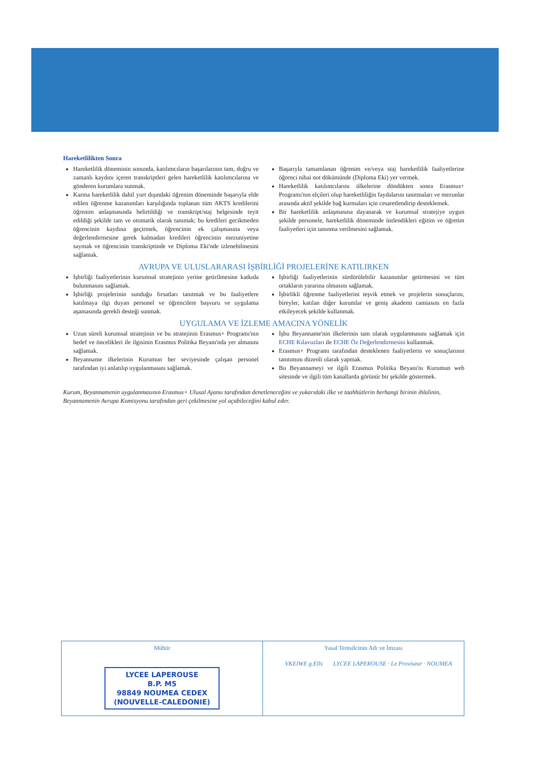Hareketlilikten Sonra
Hareketlilik döneminin sonunda, katılımcıların başarılarının tam, doğru ve zamanlı kaydını içeren transkriptleri gelen hareketlilik katılımcılarına ve gönderen kurumlara sunmak.
Karma hareketlilik dahil yurt dışındaki öğrenim döneminde başarıyla elde edilen öğrenme kazanımları karşılığında toplanan tüm AKTS kredilerini öğrenim anlaşmasında belirtildiği ve transkript/staj belgesinde teyit edildiği şekilde tam ve otomatik olarak tanımak; bu kredileri gecikmeden öğrencinin kaydına geçirmek, öğrencinin ek çalışmasına veya değerlendirmesine gerek kalmadan kredileri öğrencinin mezuniyetine saymak ve öğrencinin transkriptinde ve Diploma Eki'nde izlenebilmesini sağlamak.
Başarıyla tamamlanan öğrenim ve/veya staj hareketlilik faaliyetlerine öğrenci nihai not dökümünde (Diploma Eki) yer vermek.
Hareketlilik katılımcılarını ülkelerine döndükten sonra Erasmus+ Programı'nın elçileri olup hareketliliğin faydalarını tanıtmaları ve mezunlar arasında aktif şekilde bağ kurmaları için cesaretlendirip desteklemek.
Bir hareketlilik anlaşmasına dayanarak ve kurumsal stratejiye uygun şekilde personele, hareketlilik döneminde üstlendikleri eğitim ve öğretim faaliyetleri için tanınma verilmesini sağlamak.
AVRUPA VE ULUSLARARASI İŞBİRLİĞİ PROJELERİNE KATILIRKEN
İşbirliği faaliyetlerinin kurumsal stratejinin yerine getirilmesine katkıda bulunmasını sağlamak.
İşbirliği projelerinin sunduğu fırsatları tanıtmak ve bu faaliyetlere katılmaya ilgi duyan personel ve öğrencilere başvuru ve uygulama aşamasında gerekli desteği sunmak.
İşbirliği faaliyetlerinin sürdürülebilir kazanımlar getirmesini ve tüm ortakların yararına olmasını sağlamak.
İşbirlikli öğrenme faaliyetlerini teşvik etmek ve projelerin sonuçlarını, bireyler, katılan diğer kurumlar ve geniş akademi camiasını en fazla etkileyecek şekilde kullanmak.
UYGULAMA VE İZLEME AMACINA YÖNELİK
Uzun süreli kurumsal stratejinin ve bu stratejinin Erasmus+ Programı'nın hedef ve öncelikleri ile ilgisinin Erasmus Politika Beyanı'nda yer almasını sağlamak.
Beyanname ilkelerinin Kurumun her seviyesinde çalışan personel tarafından iyi anlatılıp uygulanmasını sağlamak.
İşbu Beyanname'nin ilkelerinin tam olarak uygulanmasını sağlamak için ECHE Kılavuzları ile ECHE Öz Değerlendirmesini kullanmak.
Erasmus+ Programı tarafından desteklenen faaliyetlerin ve sonuçlarının tanıtımını düzenli olarak yapmak.
Bu Beyannameyi ve ilgili Erasmus Politika Beyanı'nı Kurumun web sitesinde ve ilgili tüm kanallarda görünür bir şekilde göstermek.
Kurum, Beyannamenin uygulanmasının Erasmus+ Ulusal Ajansı tarafından denetleneceğini ve yukarıdaki ilke ve taahhütlerin herhangi birinin ihlalinin, Beyannamenin Avrupa Komisyonu tarafından geri çekilmesine yol açabileceğini kabul eder.
Mühür
LYCEE LAPEROUSE
B.P. M5
98849 NOUMEA CEDEX
(NOUVELLE-CALEDONIE)
Yasal Temsilcinin Adı ve İmzası
VKEIWE g.Ells LYCEE LAPEROUSE · Le Proviseur · NOUMEA